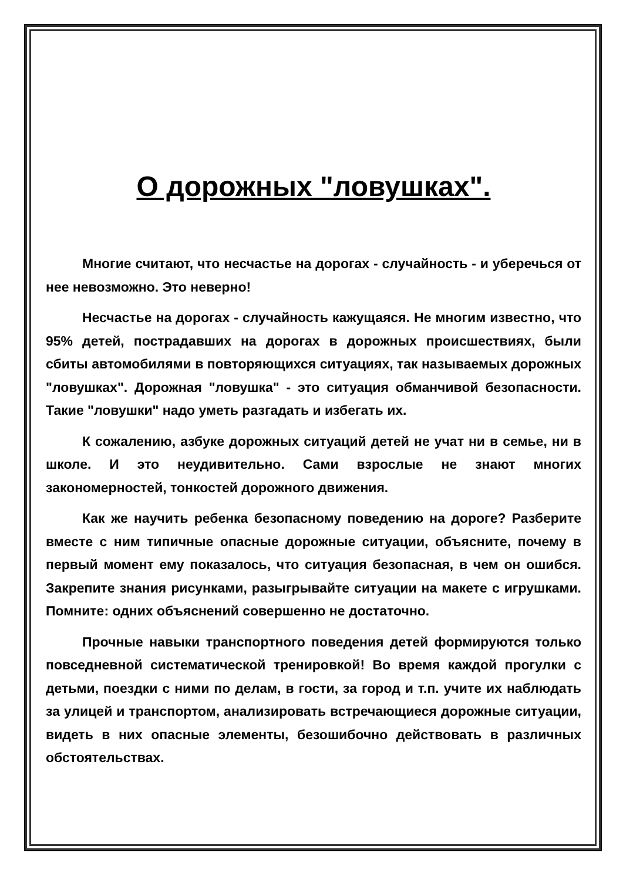О дорожных "ловушках".
Многие считают, что несчастье на дорогах - случайность - и уберечься от нее невозможно. Это неверно!
Несчастье на дорогах - случайность кажущаяся. Не многим известно, что 95% детей, пострадавших на дорогах в дорожных происшествиях, были сбиты автомобилями в повторяющихся ситуациях, так называемых дорожных "ловушках". Дорожная "ловушка" - это ситуация обманчивой безопасности. Такие "ловушки" надо уметь разгадать и избегать их.
К сожалению, азбуке дорожных ситуаций детей не учат ни в семье, ни в школе. И это неудивительно. Сами взрослые не знают многих закономерностей, тонкостей дорожного движения.
Как же научить ребенка безопасному поведению на дороге? Разберите вместе с ним типичные опасные дорожные ситуации, объясните, почему в первый момент ему показалось, что ситуация безопасная, в чем он ошибся. Закрепите знания рисунками, разыгрывайте ситуации на макете с игрушками. Помните: одних объяснений совершенно не достаточно.
Прочные навыки транспортного поведения детей формируются только повседневной систематической тренировкой! Во время каждой прогулки с детьми, поездки с ними по делам, в гости, за город и т.п. учите их наблюдать за улицей и транспортом, анализировать встречающиеся дорожные ситуации, видеть в них опасные элементы, безошибочно действовать в различных обстоятельствах.